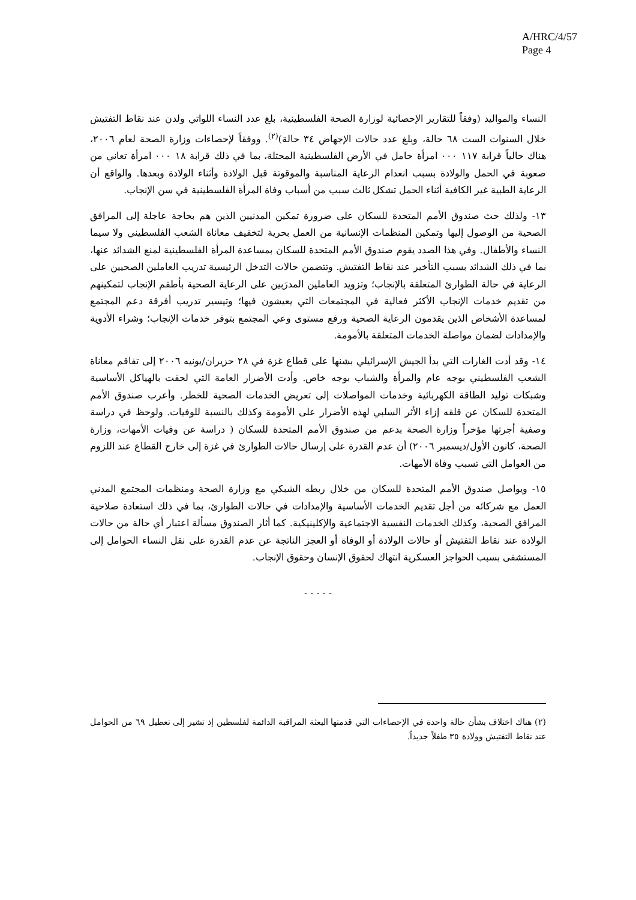A/HRC/4/57
Page 4
النساء والمواليد (وفقاً للتقارير الإحصائية لوزارة الصحة الفلسطينية، بلغ عدد النساء اللواتي ولدن عند نقاط التفتيش خلال السنوات الست ٦٨ حالة، وبلغ عدد حالات الإجهاض ٣٤ حالة)<sup>(٢)</sup>. ووفقاً لإحصاءات وزارة الصحة لعام ٢٠٠٦، هناك حالياً قرابة ١١٧ ٠٠٠ امرأة حامل في الأرض الفلسطينية المحتلة، بما في ذلك قرابة ١٨ ٠٠٠ امرأة تعاني من صعوبة في الحمل والولادة بسبب انعدام الرعاية المناسبة والموقوتة قبل الولادة وأثناء الولادة وبعدها. والواقع أن الرعاية الطبية غير الكافية أثناء الحمل تشكل ثالث سبب من أسباب وفاة المرأة الفلسطينية في سن الإنجاب.
١٣- ولذلك حث صندوق الأمم المتحدة للسكان على ضرورة تمكين المدنيين الذين هم بحاجة عاجلة إلى المرافق الصحية من الوصول إليها وتمكين المنظمات الإنسانية من العمل بحرية لتخفيف معاناة الشعب الفلسطيني ولا سيما النساء والأطفال. وفي هذا الصدد يقوم صندوق الأمم المتحدة للسكان بمساعدة المرأة الفلسطينية لمنع الشدائد عنها، بما في ذلك الشدائد بسبب التأخير عند نقاط التفتيش. وتتضمن حالات التدخل الرئيسية تدريب العاملين الصحيين على الرعاية في حالة الطوارئ المتعلقة بالإنجاب؛ وتزويد العاملين المدرَبين على الرعاية الصحية بأطقم الإنجاب لتمكينهم من تقديم خدمات الإنجاب الأكثر فعالية في المجتمعات التي يعيشون فيها؛ وتيسير تدريب أفرقة دعم المجتمع لمساعدة الأشخاص الذين يقدمون الرعاية الصحية ورفع مستوى وعي المجتمع بتوفر خدمات الإنجاب؛ وشراء الأدوية والإمدادات لضمان مواصلة الخدمات المتعلقة بالأمومة.
١٤- وقد أدت الغارات التي بدأ الجيش الإسرائيلي بشنها على قطاع غزة في ٢٨ حزيران/يونيه ٢٠٠٦ إلى تفاقم معاناة الشعب الفلسطيني بوجه عام والمرأة والشباب بوجه خاص. وأدت الأضرار العامة التي لحقت بالهياكل الأساسية وشبكات توليد الطاقة الكهربائية وخدمات المواصلات إلى تعريض الخدمات الصحية للخطر. وأعرب صندوق الأمم المتحدة للسكان عن قلقه إزاء الأثر السلبي لهذه الأضرار على الأمومة وكذلك بالنسبة للوفيات. ولوحظ في دراسة وصفية أجرتها مؤخراً وزارة الصحة بدعم من صندوق الأمم المتحدة للسكان ( دراسة عن وفيات الأمهات، وزارة الصحة، كانون الأول/ديسمبر ٢٠٠٦) أن عدم القدرة على إرسال حالات الطوارئ في غزة إلى خارج القطاع عند اللزوم من العوامل التي تسبب وفاة الأمهات.
١٥- ويواصل صندوق الأمم المتحدة للسكان من خلال ربطه الشبكي مع وزارة الصحة ومنظمات المجتمع المدني العمل مع شركائه من أجل تقديم الخدمات الأساسية والإمدادات في حالات الطوارئ، بما في ذلك استعادة صلاحية المرافق الصحية، وكذلك الخدمات النفسية الاجتماعية والإكلينيكية. كما أثار الصندوق مسألة اعتبار أي حالة من حالات الولادة عند نقاط التفتيش أو حالات الولادة أو الوفاة أو العجز الناتجة عن عدم القدرة على نقل النساء الحوامل إلى المستشفى بسبب الحواجز العسكرية انتهاك لحقوق الإنسان وحقوق الإنجاب.
- - - - -
(٢) هناك اختلاف بشأن حالة واحدة في الإحصاءات التي قدمتها البعثة المراقبة الدائمة لفلسطين إذ تشير إلى تعطيل ٦٩ من الحوامل عند نقاط التفتيش وولادة ٣٥ طفلاً جديداً.